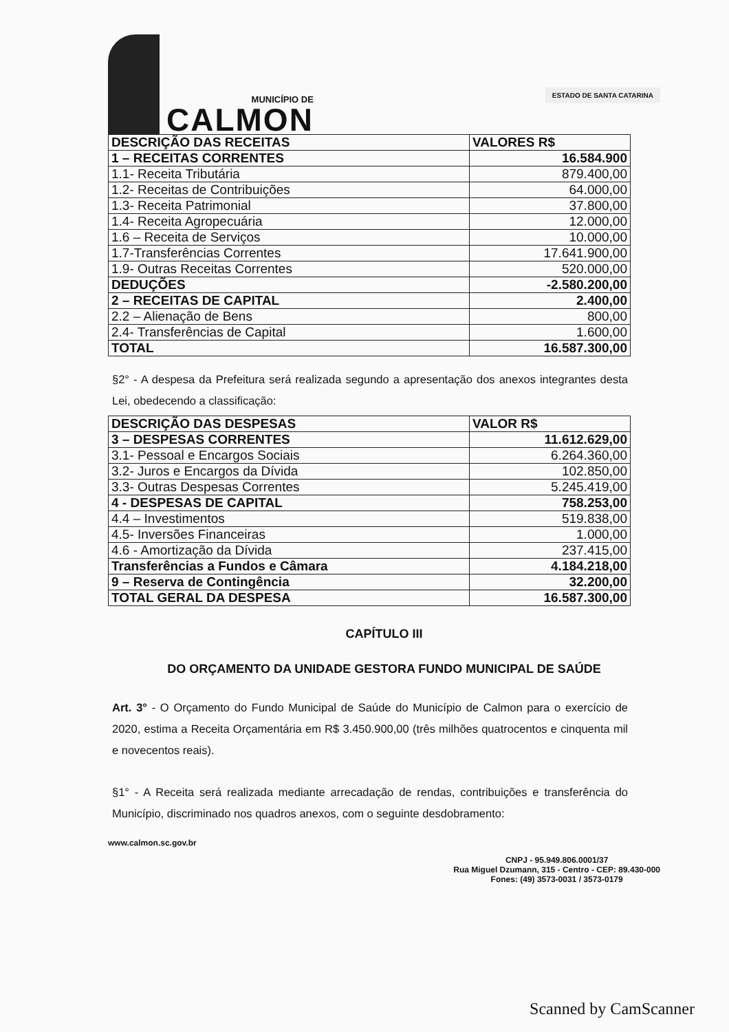MUNICÍPIO DE
CALMON
ESTADO DE SANTA CATARINA
| DESCRIÇÃO DAS RECEITAS | VALORES R$ |
| --- | --- |
| 1 – RECEITAS CORRENTES | 16.584.900 |
| 1.1- Receita Tributária | 879.400,00 |
| 1.2- Receitas de Contribuições | 64.000,00 |
| 1.3- Receita Patrimonial | 37.800,00 |
| 1.4- Receita Agropecuária | 12.000,00 |
| 1.6 – Receita de Serviços | 10.000,00 |
| 1.7-Transferências Correntes | 17.641.900,00 |
| 1.9- Outras Receitas Correntes | 520.000,00 |
| DEDUÇÕES | -2.580.200,00 |
| 2 – RECEITAS DE CAPITAL | 2.400,00 |
| 2.2 – Alienação de Bens | 800,00 |
| 2.4- Transferências de Capital | 1.600,00 |
| TOTAL | 16.587.300,00 |
§2° - A despesa da Prefeitura será realizada segundo a apresentação dos anexos integrantes desta Lei, obedecendo a classificação:
| DESCRIÇÃO DAS DESPESAS | VALOR R$ |
| --- | --- |
| 3 – DESPESAS CORRENTES | 11.612.629,00 |
| 3.1- Pessoal e Encargos Sociais | 6.264.360,00 |
| 3.2- Juros e Encargos da Dívida | 102.850,00 |
| 3.3- Outras Despesas Correntes | 5.245.419,00 |
| 4 - DESPESAS DE CAPITAL | 758.253,00 |
| 4.4 – Investimentos | 519.838,00 |
| 4.5- Inversões Financeiras | 1.000,00 |
| 4.6 - Amortização da Dívida | 237.415,00 |
| Transferências a Fundos e Câmara | 4.184.218,00 |
| 9 – Reserva de Contingência | 32.200,00 |
| TOTAL GERAL DA DESPESA | 16.587.300,00 |
CAPÍTULO III
DO ORÇAMENTO DA UNIDADE GESTORA FUNDO MUNICIPAL DE SAÚDE
Art. 3° - O Orçamento do Fundo Municipal de Saúde do Município de Calmon para o exercício de 2020, estima a Receita Orçamentária em R$ 3.450.900,00 (três milhões quatrocentos e cinquenta mil e novecentos reais).
§1° - A Receita será realizada mediante arrecadação de rendas, contribuições e transferência do Município, discriminado nos quadros anexos, com o seguinte desdobramento:
www.calmon.sc.gov.br
CNPJ - 95.949.806.0001/37
Rua Miguel Dzumann, 315 - Centro - CEP: 89.430-000
Fones: (49) 3573-0031 / 3573-0179
Scanned by CamScanner